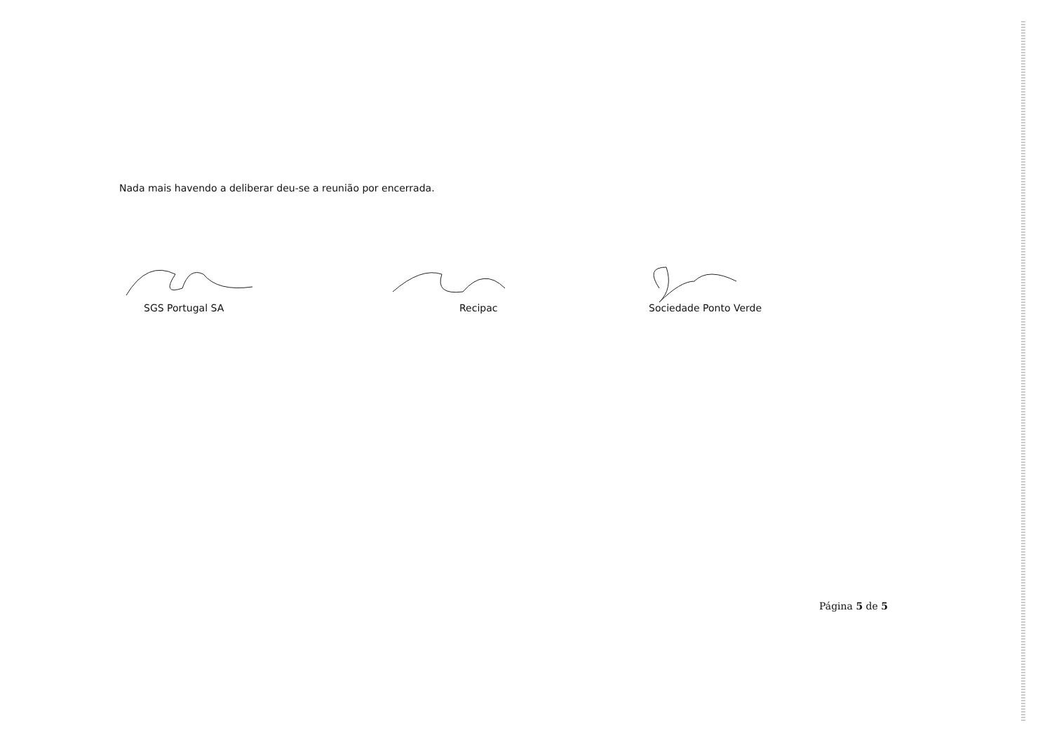Nada mais havendo a deliberar deu-se a reunião por encerrada.
SGS Portugal SA Recipac Sociedade Ponto Verde
Página 5 de 5